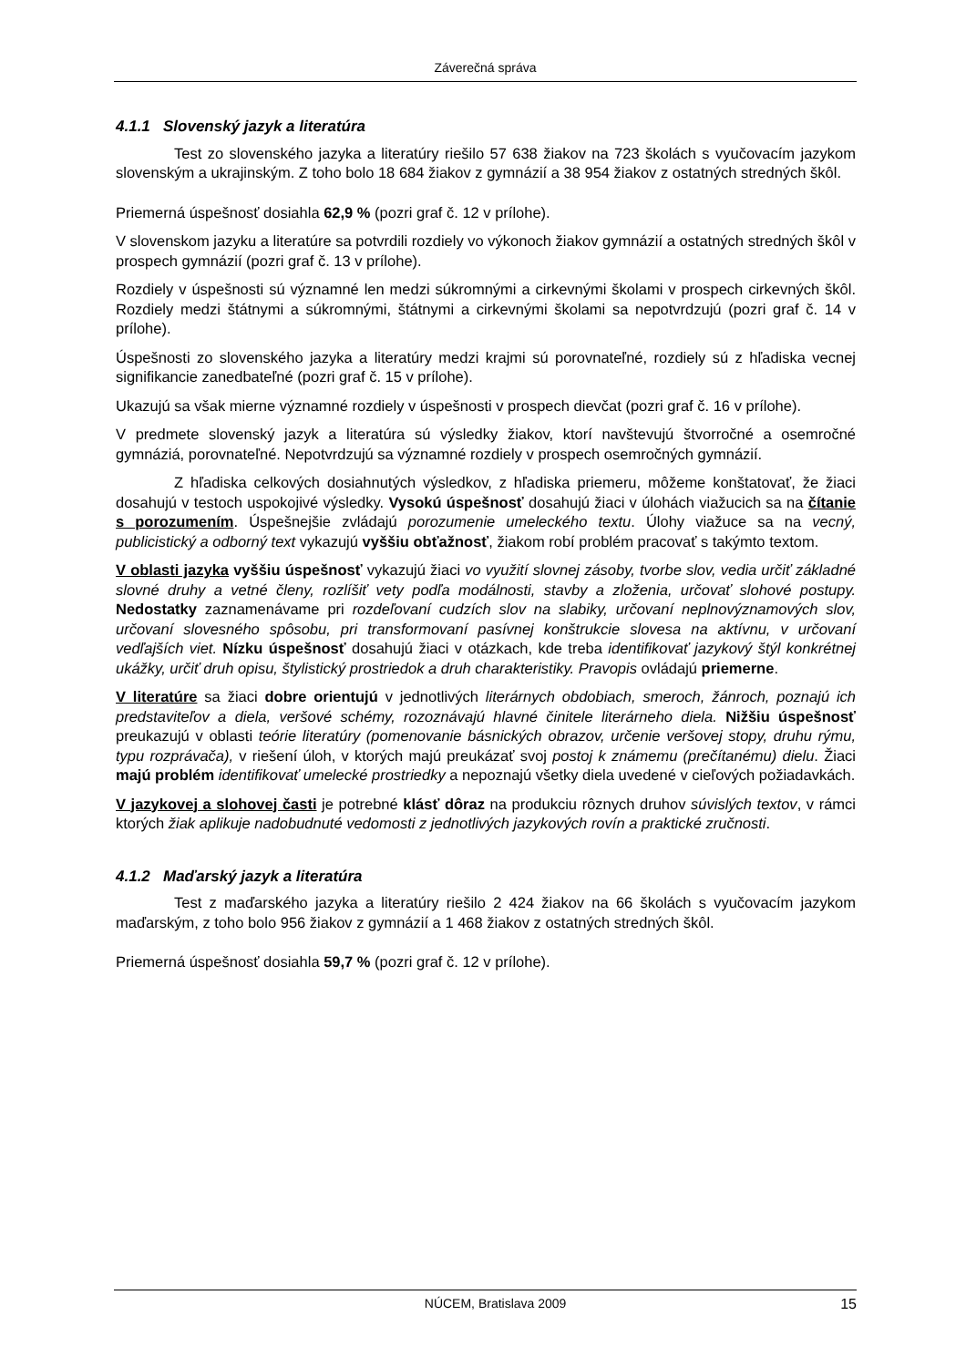Záverečná správa
4.1.1 Slovenský jazyk a literatúra
Test zo slovenského jazyka a literatúry riešilo 57 638 žiakov na 723 školách s vyučovacím jazykom slovenským a ukrajinským. Z toho bolo 18 684 žiakov z gymnázií a 38 954 žiakov z ostatných stredných škôl.
Priemerná úspešnosť dosiahla 62,9 % (pozri graf č. 12 v prílohe).
V slovenskom jazyku a literatúre sa potvrdili rozdiely vo výkonoch žiakov gymnázií a ostatných stredných škôl v prospech gymnázií (pozri graf č. 13 v prílohe).
Rozdiely v úspešnosti sú významné len medzi súkromnými a cirkevnými školami v prospech cirkevných škôl. Rozdiely medzi štátnymi a súkromnými, štátnymi a cirkevnými školami sa nepotvrdzujú (pozri graf č. 14 v prílohe).
Úspešnosti zo slovenského jazyka a literatúry medzi krajmi sú porovnateľné, rozdiely sú z hľadiska vecnej signifikancie zanedbateľné (pozri graf č. 15 v prílohe).
Ukazujú sa však mierne významné rozdiely v úspešnosti v prospech dievčat (pozri graf č. 16 v prílohe).
V predmete slovenský jazyk a literatúra sú výsledky žiakov, ktorí navštevujú štvorročné a osemročné gymnáziá, porovnateľné. Nepotvrdzujú sa významné rozdiely v prospech osemročných gymnázií.
Z hľadiska celkových dosiahnutých výsledkov, z hľadiska priemeru, môžeme konštatovať, že žiaci dosahujú v testoch uspokojivé výsledky. Vysokú úspešnosť dosahujú žiaci v úlohách viažucich sa na čítanie s porozumením. Úspešnejšie zvládajú porozumenie umeleckého textu. Úlohy viažuce sa na vecný, publicistický a odborný text vykazujú vyššiu obťažnosť, žiakom robí problém pracovať s takýmto textom.
V oblasti jazyka vyššiu úspešnosť vykazujú žiaci vo využití slovnej zásoby, tvorbe slov, vedia určiť základné slovné druhy a vetné členy, rozlíšiť vety podľa modálnosti, stavby a zloženia, určovať slohové postupy. Nedostatky zaznamenávame pri rozdeľovaní cudzích slov na slabiky, určovaní neplnovýznamových slov, určovaní slovesného spôsobu, pri transformovaní pasívnej konštrukcie slovesa na aktívnu, v určovaní vedľajších viet. Nízku úspešnosť dosahujú žiaci v otázkach, kde treba identifikovať jazykový štýl konkrétnej ukážky, určiť druh opisu, štylistický prostriedok a druh charakteristiky. Pravopis ovládajú priemerne.
V literatúre sa žiaci dobre orientujú v jednotlivých literárnych obdobiach, smeroch, žánroch, poznajú ich predstaviteľov a diela, veršové schémy, rozoznávajú hlavné činitele literárneho diela. Nižšiu úspešnosť preukazujú v oblasti teórie literatúry (pomenovanie básnických obrazov, určenie veršovej stopy, druhu rýmu, typu rozprávača), v riešení úloh, v ktorých majú preukázať svoj postoj k známemu (prečítanému) dielu. Žiaci majú problém identifikovať umelecké prostriedky a nepoznajú všetky diela uvedené v cieľových požiadavkách.
V jazykovej a slohovej časti je potrebné klásť dôraz na produkciu rôznych druhov súvislých textov, v rámci ktorých žiak aplikuje nadobudnuté vedomosti z jednotlivých jazykových rovín a praktické zručnosti.
4.1.2 Maďarský jazyk a literatúra
Test z maďarského jazyka a literatúry riešilo 2 424 žiakov na 66 školách s vyučovacím jazykom maďarským, z toho bolo 956 žiakov z gymnázií a 1 468 žiakov z ostatných stredných škôl.
Priemerná úspešnosť dosiahla 59,7 % (pozri graf č. 12 v prílohe).
NÚCEM, Bratislava 2009 15